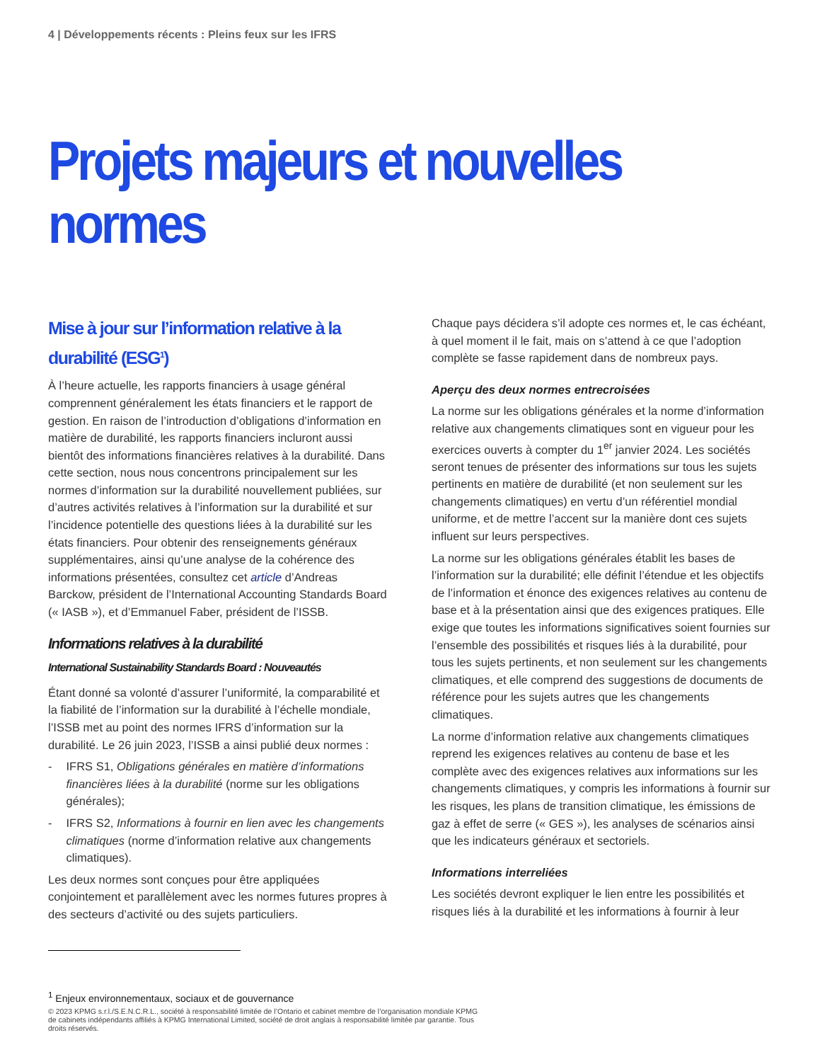4 | Développements récents : Pleins feux sur les IFRS
Projets majeurs et nouvelles normes
Mise à jour sur l’information relative à la durabilité (ESG<sup>1</sup>)
À l’heure actuelle, les rapports financiers à usage général comprennent généralement les états financiers et le rapport de gestion. En raison de l’introduction d’obligations d’information en matière de durabilité, les rapports financiers incluront aussi bientôt des informations financières relatives à la durabilité. Dans cette section, nous nous concentrons principalement sur les normes d’information sur la durabilité nouvellement publiées, sur d’autres activités relatives à l’information sur la durabilité et sur l’incidence potentielle des questions liées à la durabilité sur les états financiers. Pour obtenir des renseignements généraux supplémentaires, ainsi qu’une analyse de la cohérence des informations présentées, consultez cet article d’Andreas Barckow, président de l’International Accounting Standards Board (« IASB »), et d’Emmanuel Faber, président de l’ISSB.
Informations relatives à la durabilité
International Sustainability Standards Board : Nouveautés
Étant donné sa volonté d’assurer l’uniformité, la comparabilité et la fiabilité de l’information sur la durabilité à l’échelle mondiale, l’ISSB met au point des normes IFRS d’information sur la durabilité. Le 26 juin 2023, l’ISSB a ainsi publié deux normes :
- IFRS S1, Obligations générales en matière d’informations financières liées à la durabilité (norme sur les obligations générales);
- IFRS S2, Informations à fournir en lien avec les changements climatiques (norme d’information relative aux changements climatiques).
Les deux normes sont conçues pour être appliquées conjointement et parallèlement avec les normes futures propres à des secteurs d’activité ou des sujets particuliers.
<sup>1</sup> Enjeux environnementaux, sociaux et de gouvernance
Chaque pays décidera s’il adopte ces normes et, le cas échéant, à quel moment il le fait, mais on s’attend à ce que l’adoption complète se fasse rapidement dans de nombreux pays.
Aperçu des deux normes entrecroisées
La norme sur les obligations générales et la norme d’information relative aux changements climatiques sont en vigueur pour les exercices ouverts à compter du 1<sup>er</sup> janvier 2024. Les sociétés seront tenues de présenter des informations sur tous les sujets pertinents en matière de durabilité (et non seulement sur les changements climatiques) en vertu d’un référentiel mondial uniforme, et de mettre l’accent sur la manière dont ces sujets influent sur leurs perspectives.
La norme sur les obligations générales établit les bases de l’information sur la durabilité; elle définit l’étendue et les objectifs de l’information et énonce des exigences relatives au contenu de base et à la présentation ainsi que des exigences pratiques. Elle exige que toutes les informations significatives soient fournies sur l’ensemble des possibilités et risques liés à la durabilité, pour tous les sujets pertinents, et non seulement sur les changements climatiques, et elle comprend des suggestions de documents de référence pour les sujets autres que les changements climatiques.
La norme d’information relative aux changements climatiques reprend les exigences relatives au contenu de base et les complète avec des exigences relatives aux informations sur les changements climatiques, y compris les informations à fournir sur les risques, les plans de transition climatique, les émissions de gaz à effet de serre (« GES »), les analyses de scénarios ainsi que les indicateurs généraux et sectoriels.
Informations interreliées
Les sociétés devront expliquer le lien entre les possibilités et risques liés à la durabilité et les informations à fournir à leur
© 2023 KPMG s.r.l./S.E.N.C.R.L., société à responsabilité limitée de l’Ontario et cabinet membre de l’organisation mondiale KPMG de cabinets indépendants affiliés à KPMG International Limited, société de droit anglais à responsabilité limitée par garantie. Tous droits réservés.